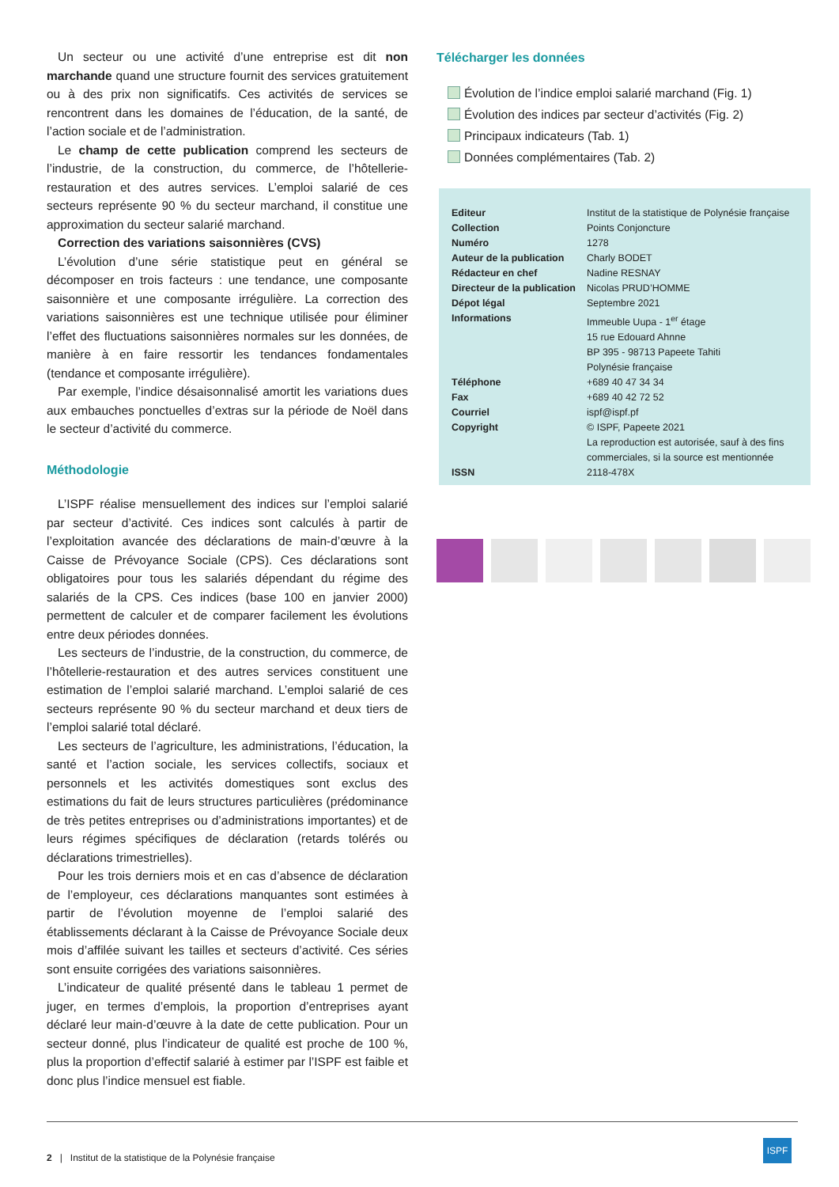Un secteur ou une activité d’une entreprise est dit non marchande quand une structure fournit des services gratuitement ou à des prix non significatifs. Ces activités de services se rencontrent dans les domaines de l’éducation, de la santé, de l’action sociale et de l’administration.
Le champ de cette publication comprend les secteurs de l’industrie, de la construction, du commerce, de l’hôtellerie-restauration et des autres services. L’emploi salarié de ces secteurs représente 90 % du secteur marchand, il constitue une approximation du secteur salarié marchand.
Correction des variations saisonnières (CVS)
L’évolution d’une série statistique peut en général se décomposer en trois facteurs : une tendance, une composante saisonnière et une composante irrégulière. La correction des variations saisonnières est une technique utilisée pour éliminer l’effet des fluctuations saisonnières normales sur les données, de manière à en faire ressortir les tendances fondamentales (tendance et composante irrégulière).
Par exemple, l’indice désaisonnalisé amortit les variations dues aux embauches ponctuelles d’extras sur la période de Noël dans le secteur d’activité du commerce.
Méthodologie
L’ISPF réalise mensuellement des indices sur l’emploi salarié par secteur d’activité. Ces indices sont calculés à partir de l’exploitation avancée des déclarations de main-d’œuvre à la Caisse de Prévoyance Sociale (CPS). Ces déclarations sont obligatoires pour tous les salariés dépendant du régime des salariés de la CPS. Ces indices (base 100 en janvier 2000) permettent de calculer et de comparer facilement les évolutions entre deux périodes données.
Les secteurs de l’industrie, de la construction, du commerce, de l’hôtellerie-restauration et des autres services constituent une estimation de l’emploi salarié marchand. L’emploi salarié de ces secteurs représente 90 % du secteur marchand et deux tiers de l’emploi salarié total déclaré.
Les secteurs de l’agriculture, les administrations, l’éducation, la santé et l’action sociale, les services collectifs, sociaux et personnels et les activités domestiques sont exclus des estimations du fait de leurs structures particulières (prédominance de très petites entreprises ou d’administrations importantes) et de leurs régimes spécifiques de déclaration (retards tolérés ou déclarations trimestrielles).
Pour les trois derniers mois et en cas d’absence de déclaration de l’employeur, ces déclarations manquantes sont estimées à partir de l’évolution moyenne de l’emploi salarié des établissements déclarant à la Caisse de Prévoyance Sociale deux mois d’affilée suivant les tailles et secteurs d’activité. Ces séries sont ensuite corrigées des variations saisonnières.
L’indicateur de qualité présenté dans le tableau 1 permet de juger, en termes d’emplois, la proportion d’entreprises ayant déclaré leur main-d’œuvre à la date de cette publication. Pour un secteur donné, plus l’indicateur de qualité est proche de 100 %, plus la proportion d’effectif salarié à estimer par l’ISPF est faible et donc plus l’indice mensuel est fiable.
Télécharger les données
Évolution de l’indice emploi salarié marchand (Fig. 1)
Évolution des indices par secteur d’activités (Fig. 2)
Principaux indicateurs (Tab. 1)
Données complémentaires (Tab. 2)
| Editeur | Institut de la statistique de Polynésie française |
| Collection | Points Conjoncture |
| Numéro | 1278 |
| Auteur de la publication | Charly BODET |
| Rédacteur en chef | Nadine RESNAY |
| Directeur de la publication | Nicolas PRUD’HOMME |
| Dépot légal | Septembre 2021 |
| Informations | Immeuble Uupa - 1<sup>er</sup> étage 15 rue Edouard Ahnne BP 395 - 98713 Papeete Tahiti Polynésie française |
| Téléphone | +689 40 47 34 34 |
| Fax | +689 40 42 72 52 |
| Courriel | ispf@ispf.pf |
| Copyright | © ISPF, Papeete 2021 La reproduction est autorisée, sauf à des fins commerciales, si la source est mentionnée |
| ISSN | 2118-478X |
2 | Institut de la statistique de la Polynésie française
ISPF